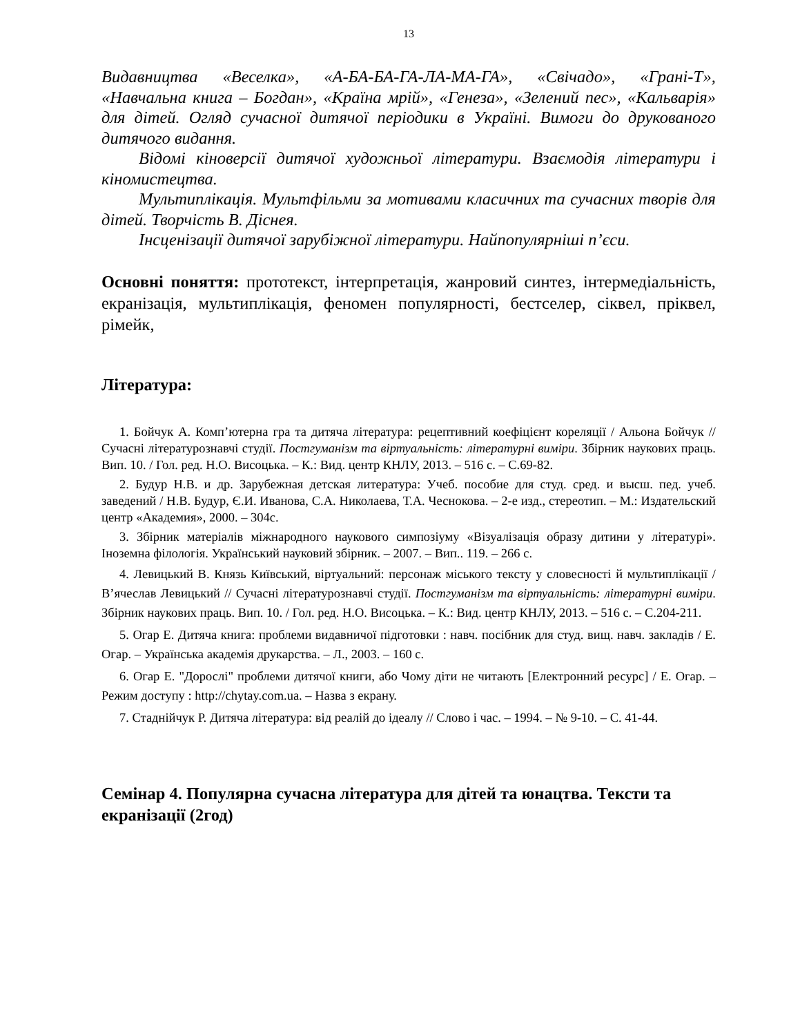13
Видавництва «Веселка», «А-БА-БА-ГА-ЛА-МА-ГА», «Свічадо», «Грані-Т», «Навчальна книга – Богдан», «Країна мрій», «Генеза», «Зелений пес», «Кальварія» для дітей. Огляд сучасної дитячої періодики в Україні. Вимоги до друкованого дитячого видання.
Відомі кіноверсії дитячої художньої літератури. Взаємодія літератури і кіномистецтва.
Мультиплікація. Мультфільми за мотивами класичних та сучасних творів для дітей. Творчість В. Діснея.
Інсценізації дитячої зарубіжної літератури. Найпопулярніші п’єси.
Основні поняття: прототекст, інтерпретація, жанровий синтез, інтермедіальність, екранізація, мультиплікація, феномен популярності, бестселер, сіквел, пріквел, рімейк,
Література:
1. Бойчук А. Комп’ютерна гра та дитяча література: рецептивний коефіцієнт кореляції / Альона Бойчук // Сучасні літературознавчі студії. Постгуманізм та віртуальність: літературні виміри. Збірник наукових праць. Вип. 10. / Гол. ред. Н.О. Висоцька. – К.: Вид. центр КНЛУ, 2013. – 516 с. – С.69-82.
2. Будур Н.В. и др. Зарубежная детская литература: Учеб. пособие для студ. сред. и высш. пед. учеб. заведений / Н.В. Будур, Є.И. Иванова, С.А. Николаева, Т.А. Чеснокова. – 2-е изд., стереотип. – М.: Издательский центр «Академия», 2000. – 304с.
3. Збірник матеріалів міжнародного наукового симпозіуму «Візуалізація образу дитини у літературі». Іноземна філологія. Український науковий збірник. – 2007. – Вип.. 119. – 266 с.
4. Левицький В. Князь Київський, віртуальний: персонаж міського тексту у словесності й мультиплікації / В’ячеслав Левицький // Сучасні літературознавчі студії. Постгуманізм та віртуальність: літературні виміри. Збірник наукових праць. Вип. 10. / Гол. ред. Н.О. Висоцька. – К.: Вид. центр КНЛУ, 2013. – 516 с. – С.204-211.
5. Огар Е. Дитяча книга: проблеми видавничої підготовки : навч. посібник для студ. вищ. навч. закладів / Е. Огар. – Українська академія друкарства. – Л., 2003. – 160 с.
6. Огар Е. "Дорослі" проблеми дитячої книги, або Чому діти не читають [Електронний ресурс] / Е. Огар. – Режим доступу : http://chytay.com.ua. – Назва з екрану.
7. Стаднійчук Р. Дитяча література: від реалій до ідеалу // Слово і час. – 1994. – № 9-10. – С. 41-44.
Семінар 4. Популярна сучасна література для дітей та юнацтва. Тексти та екранізації (2год)